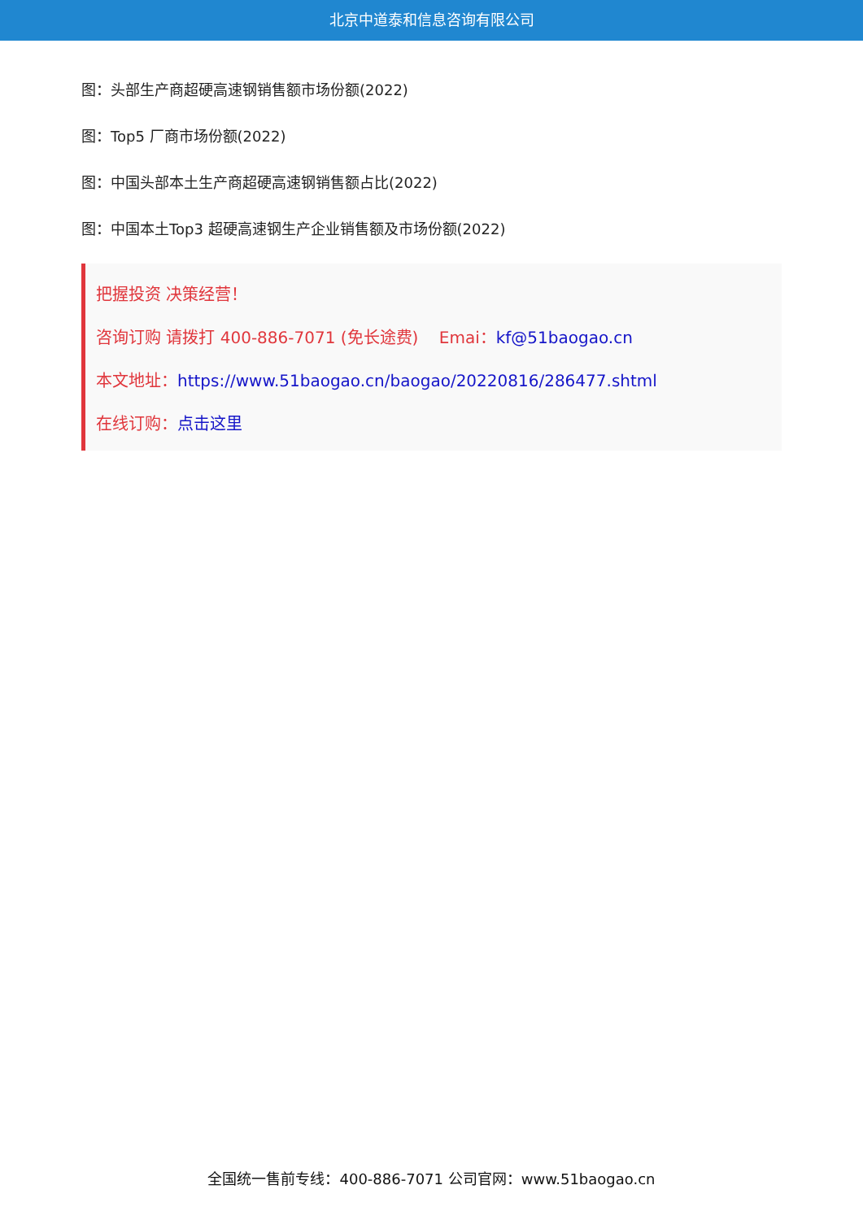北京中道泰和信息咨询有限公司
图：头部生产商超硬高速钢销售额市场份额(2022)
图：Top5 厂商市场份额(2022)
图：中国头部本土生产商超硬高速钢销售额占比(2022)
图：中国本土Top3 超硬高速钢生产企业销售额及市场份额(2022)
把握投资 决策经营！
咨询订购 请拨打 400-886-7071 (免长途费) Emai：kf@51baogao.cn
本文地址：https://www.51baogao.cn/baogao/20220816/286477.shtml
在线订购：点击这里
全国统一售前专线：400-886-7071 公司官网：www.51baogao.cn